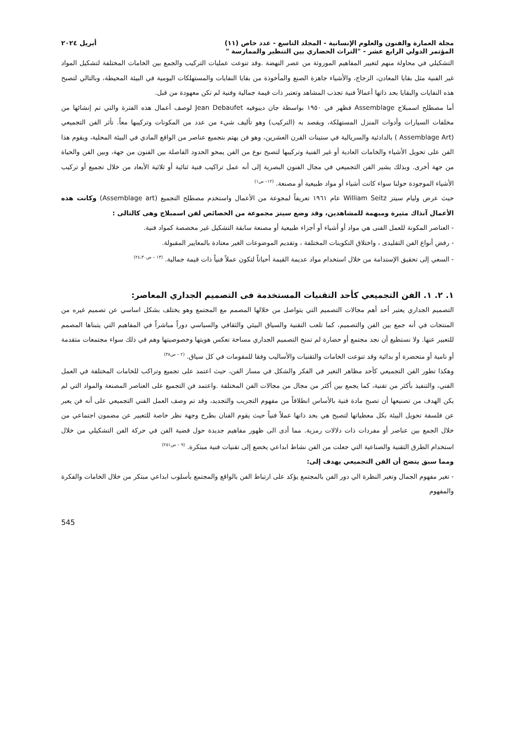مجلة العمارة والفنون والعلوم الإنسانية - المجلد التاسع - عدد خاص (١١) أبريل ٢٠٢٤
المؤتمر الدولي الرابع عشر - "التراث الحضاري بين التنظير والممارسة "
التشكيلي في محاولة منهم لتغيير المفاهيم الموروثة من عصر النهضة .وقد تنوعت عمليات التركيب والجمع بين الخامات المختلفة لتشكيل المواد غير الفنية مثل بقايا المعادن، الزجاج، والأشياء جاهزة الصنع والمأخوذة من بقايا النفايات والمستهلكات اليومية في البيئة المحيطة، وبالتالي لتصبح هذه النفايات والبقايا بحد ذاتها أعمالاً فنية تجذب المشاهد وتعتبر ذات قيمة جمالية وفنية لم تكن معهودة من قبل.
أما مصطلح اسمبلاج Assemblage فظهر في ١٩٥٠ بواسطة جان ديبوفيه Jean Debaufet لوصف أعمال هذه الفترة والتي تم إنشائها من مخلفات السيارات وأدوات المنزل المستهلكة، ويقصد به (التركيب) وهو تأليف شيء من عدد من المكونات وتركيبها معاً. تأثر الفن التجميعي (Assemblage Art ) بالدادئية والسريالية في ستينات القرن العشرين، وهو فن يهتم بتجميع عناصر من الواقع المادي في البيئة المحلية، ويقوم هذا الفن على تحويل الأشياء والخامات العادية أو غير الفنية وتركيبها لتصبح نوع من الفن يمحو الحدود الفاصلة بين الفنون من جهة، وبين الفن والحياة من جهة أخرى. وبذلك يشير الفن التجميعي في مجال الفنون البصرية إلى أنه عمل تراكيب فنية ثنائية أو ثلاثية الأبعاد من خلال تجميع أو تركيب الأشياء الموجودة حولنا سواء كانت أشياء أو مواد طبيعية أو مصنعة. <sup>(١٢– ص١)</sup>
حيث عرض وليام سيتز William Seitz عام ١٩٦١ تعريفاً لمجوعة من الأعمال واستخدم مصطلح التجميع (Assemblage art) وكانت هذه الأعمال آنذاك مثيرة ومبهمة للمشاهدين، وقد وضع سيتز مجموعة من الخصائص لفن اسمبلاج وهى كالتالى :
- العناصر المكونة للعمل الفنى هي مواد أو أشياء أو أجزاء طبيعية أو مصنعة سابقة التشكيل غير مخصصة كمواد فنية.
- رفض أنواع الفن التقليدى ، واختلاق التكوينات المختلفة ، وتقديم الموضوعات الغير معتادة بالمعايير المقبولة.
- السعي إلى تحقيق الإستدامة من خلال استخدام مواد عديمة القيمة أحياناً لتكون عملاً فنياً ذات قيمة جمالية. <sup>(١٣ – ص٢٤،٣٠)</sup>
١. ٢. ١. الفن التجميعي كأحد التقنيات المستخدمة فى التصميم الجداري المعاصر:
التصميم الجداري يعتبر أحد أهم مجالات التصميم التي يتواصل من خلالها المصمم مع المجتمع وهو يختلف بشكل اساسي عن تصميم غيره من المنتجات في أنه جمع بين الفن والتصميم، كما تلعب التقنية والسياق البيئي والثقافي والسياسي دوراً مباشراً في المفاهيم التي يتبناها المصمم للتعبير عنها. ولا نستطيع أن نجد مجتمع أو حضارة لم تمنح التصميم الجداري مساحة تعكس هويتها وخصوصيتها وهم في ذلك سواء مجتمعات متقدمة أو نامية أو متحضرة أو بدائية وقد تنوعت الخامات والتقنيات والأساليب وفقا للمقومات في كل سياق. <sup>(٢ – ص٣٨)</sup>
وهكذا تطور الفن التجميعي كأحد مظاهر التغير في الفكر والشكل في مسار الفن، حيث اعتمد على تجميع وتراكب للخامات المختلفة في العمل الفني، والتنفيذ بأكثر من تقنية، كما يجمع بين أكثر من مجال من مجالات الفن المختلفة .واعتمد فن التجميع على العناصر المصنعة والمواد التي لم يكن الهدف من تصنيعها أن تصبح مادة فنية بالأساس انطلاقاً من مفهوم التجريب والتجديد، وقد تم وصف العمل الفني التجميعي على أنه فن يعبر عن فلسفة تحويل البيئة بكل معطياتها لتصبح هي بحد ذاتها عملاً فنياً حيث يقوم الفنان بطرح وجهة نظر خاصة للتعبير عن مضمون اجتماعي من خلال الجمع بين عناصر أو مفردات ذات دلالات رمزية. مما أدى الى ظهور مفاهيم جديدة حول قضية الفن في حركة الفن التشكيلي من خلال استخدام الطرق التقنية والصناعية التي جعلت من الفن نشاط ابداعي يخضع إلى تقنيات فنية مبتكرة. <sup>(٩ – ص٢٥١)</sup>
ومما سبق يتضح أن الفن التجميعي يهدف إلى:
- تغير مفهوم الجمال وتغير النظرة الي دور الفن بالمجتمع يؤكد على ارتباط الفن بالواقع والمجتمع بأسلوب ابداعي مبتكر من خلال الخامات والفكرة والمفهوم
545